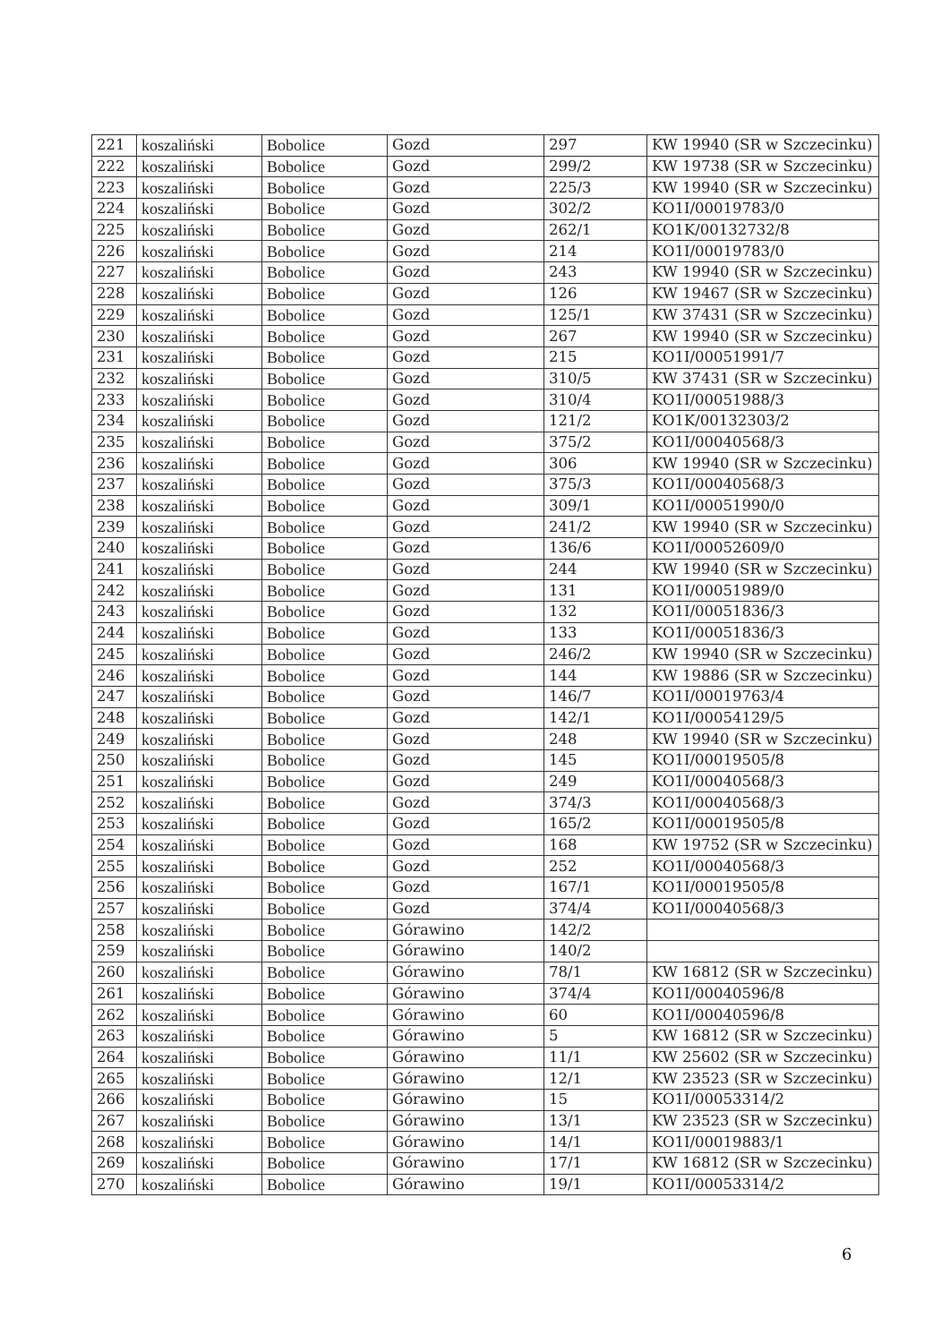| 221 | koszaliński | Bobolice | Gozd | 297 | KW 19940 (SR w Szczecinku) |
| 222 | koszaliński | Bobolice | Gozd | 299/2 | KW 19738 (SR w Szczecinku) |
| 223 | koszaliński | Bobolice | Gozd | 225/3 | KW 19940 (SR w Szczecinku) |
| 224 | koszaliński | Bobolice | Gozd | 302/2 | KO1I/00019783/0 |
| 225 | koszaliński | Bobolice | Gozd | 262/1 | KO1K/00132732/8 |
| 226 | koszaliński | Bobolice | Gozd | 214 | KO1I/00019783/0 |
| 227 | koszaliński | Bobolice | Gozd | 243 | KW 19940 (SR w Szczecinku) |
| 228 | koszaliński | Bobolice | Gozd | 126 | KW 19467 (SR w Szczecinku) |
| 229 | koszaliński | Bobolice | Gozd | 125/1 | KW 37431 (SR w Szczecinku) |
| 230 | koszaliński | Bobolice | Gozd | 267 | KW 19940 (SR w Szczecinku) |
| 231 | koszaliński | Bobolice | Gozd | 215 | KO1I/00051991/7 |
| 232 | koszaliński | Bobolice | Gozd | 310/5 | KW 37431 (SR w Szczecinku) |
| 233 | koszaliński | Bobolice | Gozd | 310/4 | KO1I/00051988/3 |
| 234 | koszaliński | Bobolice | Gozd | 121/2 | KO1K/00132303/2 |
| 235 | koszaliński | Bobolice | Gozd | 375/2 | KO1I/00040568/3 |
| 236 | koszaliński | Bobolice | Gozd | 306 | KW 19940 (SR w Szczecinku) |
| 237 | koszaliński | Bobolice | Gozd | 375/3 | KO1I/00040568/3 |
| 238 | koszaliński | Bobolice | Gozd | 309/1 | KO1I/00051990/0 |
| 239 | koszaliński | Bobolice | Gozd | 241/2 | KW 19940 (SR w Szczecinku) |
| 240 | koszaliński | Bobolice | Gozd | 136/6 | KO1I/00052609/0 |
| 241 | koszaliński | Bobolice | Gozd | 244 | KW 19940 (SR w Szczecinku) |
| 242 | koszaliński | Bobolice | Gozd | 131 | KO1I/00051989/0 |
| 243 | koszaliński | Bobolice | Gozd | 132 | KO1I/00051836/3 |
| 244 | koszaliński | Bobolice | Gozd | 133 | KO1I/00051836/3 |
| 245 | koszaliński | Bobolice | Gozd | 246/2 | KW 19940 (SR w Szczecinku) |
| 246 | koszaliński | Bobolice | Gozd | 144 | KW 19886 (SR w Szczecinku) |
| 247 | koszaliński | Bobolice | Gozd | 146/7 | KO1I/00019763/4 |
| 248 | koszaliński | Bobolice | Gozd | 142/1 | KO1I/00054129/5 |
| 249 | koszaliński | Bobolice | Gozd | 248 | KW 19940 (SR w Szczecinku) |
| 250 | koszaliński | Bobolice | Gozd | 145 | KO1I/00019505/8 |
| 251 | koszaliński | Bobolice | Gozd | 249 | KO1I/00040568/3 |
| 252 | koszaliński | Bobolice | Gozd | 374/3 | KO1I/00040568/3 |
| 253 | koszaliński | Bobolice | Gozd | 165/2 | KO1I/00019505/8 |
| 254 | koszaliński | Bobolice | Gozd | 168 | KW 19752 (SR w Szczecinku) |
| 255 | koszaliński | Bobolice | Gozd | 252 | KO1I/00040568/3 |
| 256 | koszaliński | Bobolice | Gozd | 167/1 | KO1I/00019505/8 |
| 257 | koszaliński | Bobolice | Gozd | 374/4 | KO1I/00040568/3 |
| 258 | koszaliński | Bobolice | Górawino | 142/2 | |
| 259 | koszaliński | Bobolice | Górawino | 140/2 | |
| 260 | koszaliński | Bobolice | Górawino | 78/1 | KW 16812 (SR w Szczecinku) |
| 261 | koszaliński | Bobolice | Górawino | 374/4 | KO1I/00040596/8 |
| 262 | koszaliński | Bobolice | Górawino | 60 | KO1I/00040596/8 |
| 263 | koszaliński | Bobolice | Górawino | 5 | KW 16812 (SR w Szczecinku) |
| 264 | koszaliński | Bobolice | Górawino | 11/1 | KW 25602 (SR w Szczecinku) |
| 265 | koszaliński | Bobolice | Górawino | 12/1 | KW 23523 (SR w Szczecinku) |
| 266 | koszaliński | Bobolice | Górawino | 15 | KO1I/00053314/2 |
| 267 | koszaliński | Bobolice | Górawino | 13/1 | KW 23523 (SR w Szczecinku) |
| 268 | koszaliński | Bobolice | Górawino | 14/1 | KO1I/00019883/1 |
| 269 | koszaliński | Bobolice | Górawino | 17/1 | KW 16812 (SR w Szczecinku) |
| 270 | koszaliński | Bobolice | Górawino | 19/1 | KO1I/00053314/2 |
6